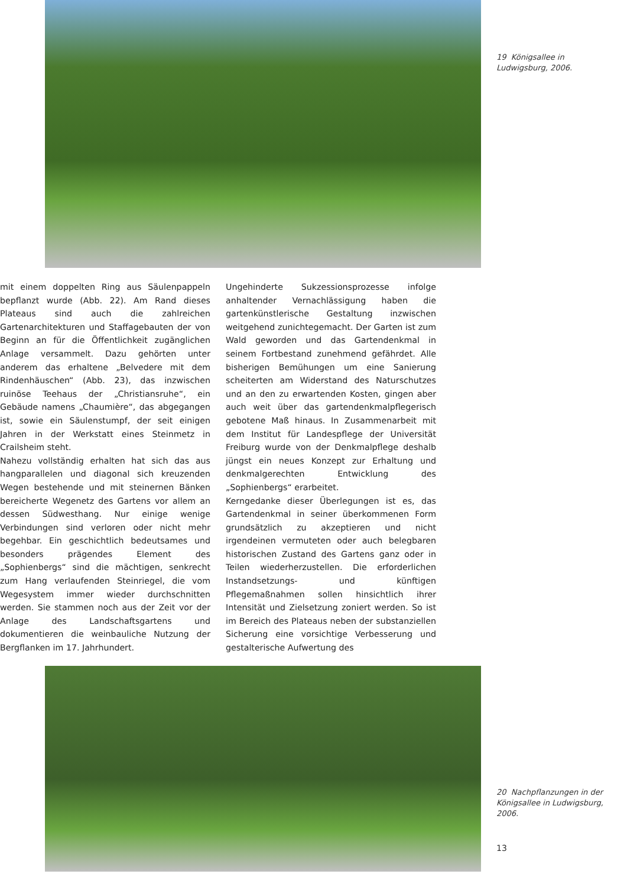19 Königsallee in Ludwigsburg, 2006.
mit einem doppelten Ring aus Säulenpappeln bepflanzt wurde (Abb. 22). Am Rand dieses Plateaus sind auch die zahlreichen Gartenarchitekturen und Staffagebauten der von Beginn an für die Öffentlichkeit zugänglichen Anlage versammelt. Dazu gehörten unter anderem das erhaltene „Belvedere mit dem Rindenhäuschen“ (Abb. 23), das inzwischen ruinöse Teehaus der „Christiansruhe“, ein Gebäude namens „Chaumière“, das abgegangen ist, sowie ein Säulenstumpf, der seit einigen Jahren in der Werkstatt eines Steinmetz in Crailsheim steht.
Nahezu vollständig erhalten hat sich das aus hangparallelen und diagonal sich kreuzenden Wegen bestehende und mit steinernen Bänken bereicherte Wegenetz des Gartens vor allem an dessen Südwesthang. Nur einige wenige Verbindungen sind verloren oder nicht mehr begehbar. Ein geschichtlich bedeutsames und besonders prägendes Element des „Sophienbergs“ sind die mächtigen, senkrecht zum Hang verlaufenden Steinriegel, die vom Wegesystem immer wieder durchschnitten werden. Sie stammen noch aus der Zeit vor der Anlage des Landschaftsgartens und dokumentieren die weinbauliche Nutzung der Bergflanken im 17. Jahrhundert.
Ungehinderte Sukzessionsprozesse infolge anhaltender Vernachlässigung haben die gartenkünstlerische Gestaltung inzwischen weitgehend zunichtegemacht. Der Garten ist zum Wald geworden und das Gartendenkmal in seinem Fortbestand zunehmend gefährdet. Alle bisherigen Bemühungen um eine Sanierung scheiterten am Widerstand des Naturschutzes und an den zu erwartenden Kosten, gingen aber auch weit über das gartendenkmalpflegerisch gebotene Maß hinaus. In Zusammenarbeit mit dem Institut für Landespflege der Universität Freiburg wurde von der Denkmalpflege deshalb jüngst ein neues Konzept zur Erhaltung und denkmalgerechten Entwicklung des „Sophienbergs“ erarbeitet.
Kerngedanke dieser Überlegungen ist es, das Gartendenkmal in seiner überkommenen Form grundsätzlich zu akzeptieren und nicht irgendeinen vermuteten oder auch belegbaren historischen Zustand des Gartens ganz oder in Teilen wiederherzustellen. Die erforderlichen Instandsetzungs- und künftigen Pflegemaßnahmen sollen hinsichtlich ihrer Intensität und Zielsetzung zoniert werden. So ist im Bereich des Plateaus neben der substanziellen Sicherung eine vorsichtige Verbesserung und gestalterische Aufwertung des
20 Nachpflanzungen in der Königsallee in Ludwigsburg, 2006.
13